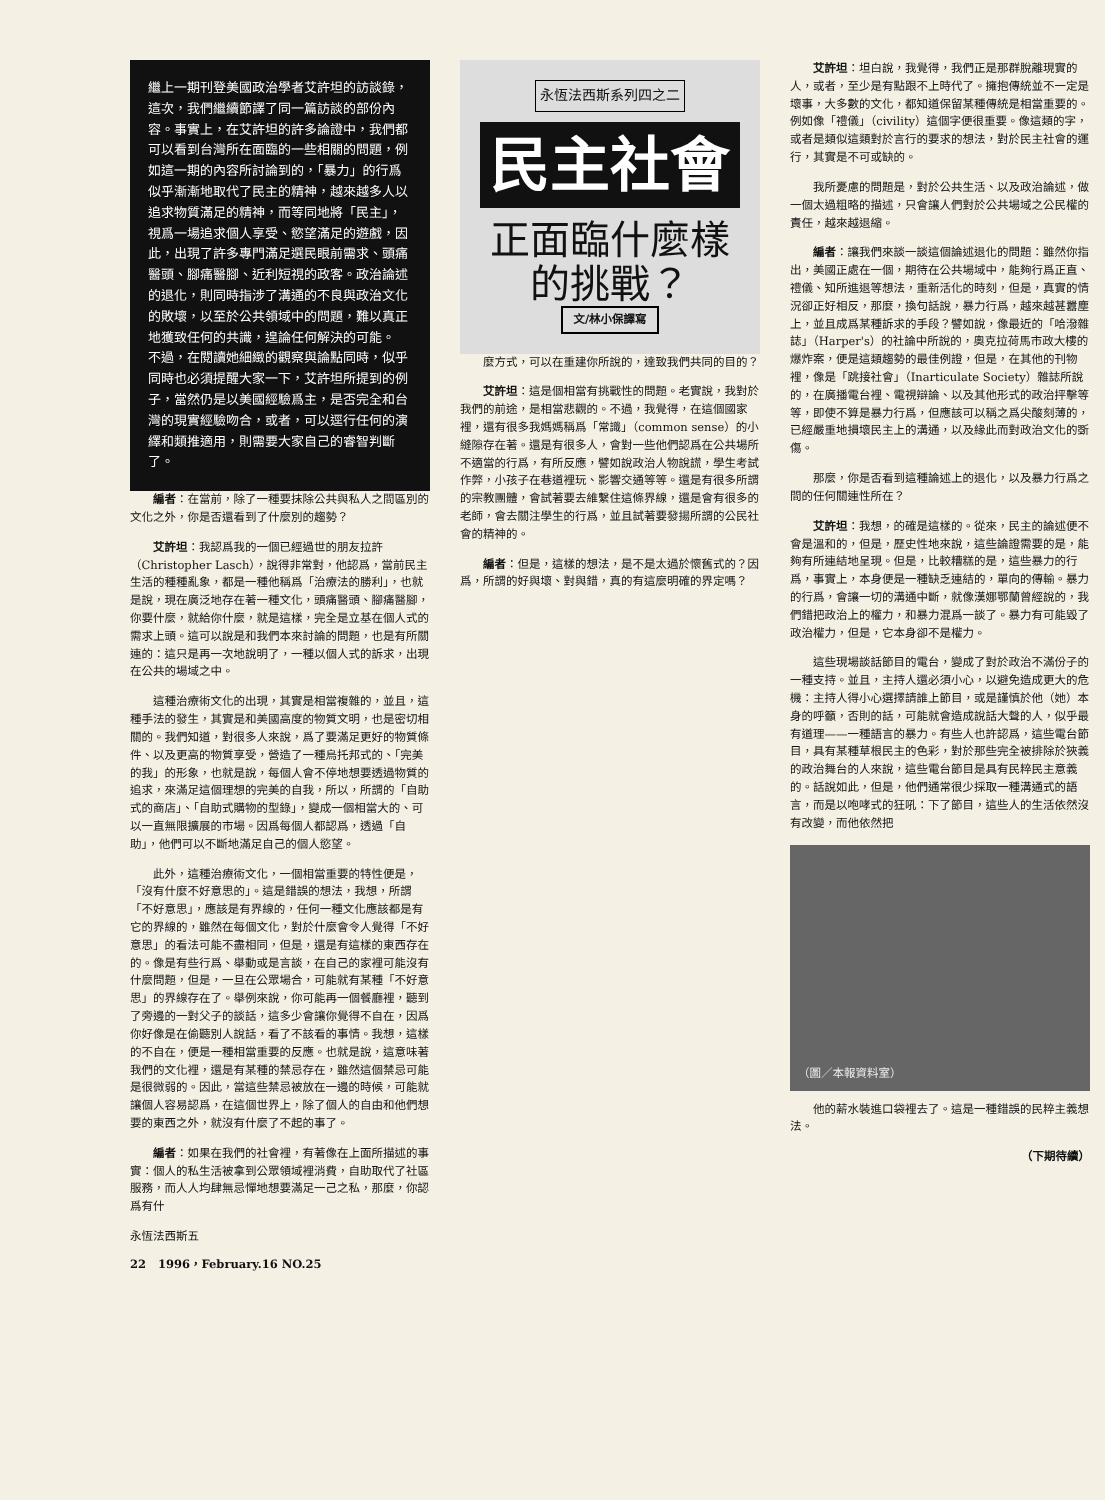繼上一期刊登美國政治學者艾許坦的訪談錄，這次，我們繼續節譯了同一篇訪談的部份內容。事實上，在艾許坦的許多論證中，我們都可以看到台灣所在面臨的一些相關的問題，例如這一期的內容所討論到的，「暴力」的行爲似乎漸漸地取代了民主的精神，越來越多人以追求物質滿足的精神，而等同地將「民主」，視爲一場追求個人享受、慾望滿足的遊戲，因此，出現了許多專門滿足選民眼前需求、頭痛醫頭、腳痛醫腳、近利短視的政客。政治論述的退化，則同時指涉了溝通的不良與政治文化的敗壞，以至於公共領域中的問題，難以真正地獲致任何的共識，遑論任何解決的可能。
不過，在閱讀她細緻的觀察與論點同時，似乎同時也必須提醒大家一下，艾許坦所提到的例子，當然仍是以美國經驗爲主，是否完全和台灣的現實經驗吻合，或者，可以逕行任何的演繹和類推適用，則需要大家自己的睿智判斷了。
編者：在當前，除了一種要抹除公共與私人之間區別的文化之外，你是否還看到了什麼別的趨勢？
艾許坦：我認爲我的一個已經過世的朋友拉許（Christopher Lasch），說得非常對，他認爲，當前民主生活的種種亂象，都是一種他稱爲「治療法的勝利」，也就是說，現在廣泛地存在著一種文化，頭痛醫頭、腳痛醫腳，你要什麼，就給你什麼，就是這樣，完全是立基在個人式的需求上頭。這可以說是和我們本來討論的問題，也是有所關連的：這只是再一次地說明了，一種以個人式的訴求，出現在公共的場域之中。
這種治療術文化的出現，其實是相當複雜的，並且，這種手法的發生，其實是和美國高度的物質文明，也是密切相關的。我們知道，對很多人來說，爲了要滿足更好的物質條件、以及更高的物質享受，營造了一種烏托邦式的、「完美的我」的形象，也就是說，每個人會不停地想要透過物質的追求，來滿足這個理想的完美的自我，所以，所謂的「自助式的商店」、「自助式購物的型錄」，變成一個相當大的、可以一直無限擴展的市場。因爲每個人都認爲，透過「自助」，他們可以不斷地滿足自己的個人慾望。
此外，這種治療術文化，一個相當重要的特性便是，「沒有什麼不好意思的」。這是錯誤的想法，我想，所謂「不好意思」，應該是有界線的，任何一種文化應該都是有它的界線的，雖然在每個文化，對於什麼會令人覺得「不好意思」的看法可能不盡相同，但是，還是有這樣的東西存在的。像是有些行爲、舉動或是言談，在自己的家裡可能沒有什麼問題，但是，一旦在公眾場合，可能就有某種「不好意思」的界線存在了。舉例來說，你可能再一個餐廳裡，聽到了旁邊的一對父子的談話，這多少會讓你覺得不自在，因爲你好像是在偷聽別人說話，看了不該看的事情。我想，這樣的不自在，便是一種相當重要的反應。也就是說，這意味著我們的文化裡，還是有某種的禁忌存在，雖然這個禁忌可能是很微弱的。因此，當這些禁忌被放在一邊的時候，可能就讓個人容易認爲，在這個世界上，除了個人的自由和他們想要的東西之外，就沒有什麼了不起的事了。
編者：如果在我們的社會裡，有著像在上面所描述的事實：個人的私生活被拿到公眾領域裡消費，自助取代了社區服務，而人人均肆無忌憚地想要滿足一己之私，那麼，你認爲有什
永恆法西斯五
永恆法西斯系列四之二
民主社會
正面臨什麼樣的挑戰？
文/林小保譯寫
麼方式，可以在重建你所說的，達致我們共同的目的？
艾許坦：這是個相當有挑戰性的問題。老實說，我對於我們的前途，是相當悲觀的。不過，我覺得，在這個國家裡，還有很多我媽媽稱爲「常識」（common sense）的小縫隙存在著。還是有很多人，會對一些他們認爲在公共場所不適當的行爲，有所反應，譬如說政治人物說謊，學生考試作弊，小孩子在巷道裡玩、影響交通等等。還是有很多所謂的宗教團體，會試著要去維繫住這條界線，還是會有很多的老師，會去關注學生的行爲，並且試著要發揚所謂的公民社會的精神的。
編者：但是，這樣的想法，是不是太過於懷舊式的？因爲，所謂的好與壞、對與錯，真的有這麼明確的界定嗎？
艾許坦：坦白說，我覺得，我們正是那群脫離現實的人，或者，至少是有點跟不上時代了。擁抱傳統並不一定是壞事，大多數的文化，都知道保留某種傳統是相當重要的。例如像「禮儀」（civility）這個字便很重要。像這類的字，或者是類似這類對於言行的要求的想法，對於民主社會的運行，其實是不可或缺的。
我所憂慮的問題是，對於公共生活、以及政治論述，做一個太過粗略的描述，只會讓人們對於公共場域之公民權的責任，越來越退縮。
編者：讓我們來談一談這個論述退化的問題：雖然你指出，美國正處在一個，期待在公共場域中，能夠行爲正直、禮儀、知所進退等想法，重新活化的時刻，但是，真實的情況卻正好相反，那麼，換句話說，暴力行爲，越來越甚囂塵上，並且成爲某種訴求的手段？譬如說，像最近的「哈潑雜誌」（Harper's）的社論中所說的，奧克拉荷馬市政大樓的爆炸案，便是這類趨勢的最佳例證，但是，在其他的刊物裡，像是「跳接社會」（Inarticulate Society）雜誌所說的，在廣播電台裡、電視辯論、以及其他形式的政治抨擊等等，即使不算是暴力行爲，但應該可以稱之爲尖酸刻薄的，已經嚴重地損壞民主上的溝通，以及緣此而對政治文化的斲傷。
那麼，你是否看到這種論述上的退化，以及暴力行爲之間的任何關連性所在？
艾許坦：我想，的確是這樣的。從來，民主的論述便不會是溫和的，但是，歷史性地來說，這些論證需要的是，能夠有所連結地呈現。但是，比較糟糕的是，這些暴力的行爲，事實上，本身便是一種缺乏連結的，單向的傳輸。暴力的行爲，會讓一切的溝通中斷，就像漢娜鄂蘭曾經說的，我們錯把政治上的權力，和暴力混爲一談了。暴力有可能毀了政治權力，但是，它本身卻不是權力。
這些現場談話節目的電台，變成了對於政治不滿份子的一種支持。並且，主持人還必須小心，以避免造成更大的危機：主持人得小心選擇請誰上節目，或是謹慎於他（她）本身的呼籲，否則的話，可能就會造成說話大聲的人，似乎最有道理——一種語言的暴力。有些人也許認爲，這些電台節目，具有某種草根民主的色彩，對於那些完全被排除於狹義的政治舞台的人來說，這些電台節目是具有民粹民主意義的。話說如此，但是，他們通常很少採取一種溝通式的語言，而是以咆哮式的狂吼：下了節目，這些人的生活依然沒有改變，而他依然把
（圖／本報資料室）
他的薪水裝進口袋裡去了。這是一種錯誤的民粹主義想法。
（下期待續）
22 1996，February.16 NO.25